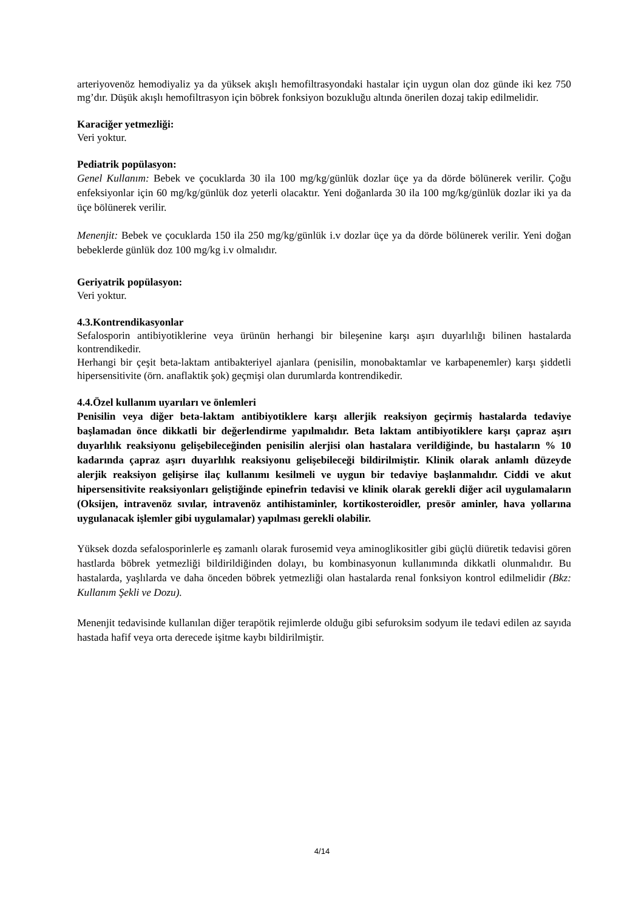arteriyovenöz hemodiyaliz ya da yüksek akışlı hemofiltrasyondaki hastalar için uygun olan doz günde iki kez 750 mg’dır. Düşük akışlı hemofiltrasyon için böbrek fonksiyon bozukluğu altında önerilen dozaj takip edilmelidir.
Karaciğer yetmezliği:
Veri yoktur.
Pediatrik popülasyon:
Genel Kullanım: Bebek ve çocuklarda 30 ila 100 mg/kg/günlük dozlar üçe ya da dörde bölünerek verilir. Çoğu enfeksiyonlar için 60 mg/kg/günlük doz yeterli olacaktır. Yeni doğanlarda 30 ila 100 mg/kg/günlük dozlar iki ya da üçe bölünerek verilir.
Menenjit: Bebek ve çocuklarda 150 ila 250 mg/kg/günlük i.v dozlar üçe ya da dörde bölünerek verilir. Yeni doğan bebeklerde günlük doz 100 mg/kg i.v olmalıdır.
Geriyatrik popülasyon:
Veri yoktur.
4.3.Kontrendikasyonlar
Sefalosporin antibiyotiklerine veya ürünün herhangi bir bileşenine karşı aşırı duyarlılığı bilinen hastalarda kontrendikedir.
Herhangi bir çeşit beta-laktam antibakteriyel ajanlara (penisilin, monobaktamlar ve karbapenemler) karşı şiddetli hipersensitivite (örn. anaflaktik şok) geçmişi olan durumlarda kontrendikedir.
4.4.Özel kullanım uyarıları ve önlemleri
Penisilin veya diğer beta-laktam antibiyotiklere karşı allerjik reaksiyon geçirmiş hastalarda tedaviye başlamadan önce dikkatli bir değerlendirme yapılmalıdır. Beta laktam antibiyotiklere karşı çapraz aşırı duyarlılık reaksiyonu gelişebileceğinden penisilin alerjisi olan hastalara verildiğinde, bu hastaların % 10 kadarında çapraz aşırı duyarlılık reaksiyonu gelişebileceği bildirilmiştir. Klinik olarak anlamlı düzeyde alerjik reaksiyon gelişirse ilaç kullanımı kesilmeli ve uygun bir tedaviye başlanmalıdır. Ciddi ve akut hipersensitivite reaksiyonları geliştiğinde epinefrin tedavisi ve klinik olarak gerekli diğer acil uygulamaların (Oksijen, intravenöz sıvılar, intravenöz antihistaminler, kortikosteroidler, presör aminler, hava yollarına uygulanacak işlemler gibi uygulamalar) yapılması gerekli olabilir.
Yüksek dozda sefalosporinlerle eş zamanlı olarak furosemid veya aminoglikositler gibi güçlü diüretik tedavisi gören hastlarda böbrek yetmezliği bildirildiğinden dolayı, bu kombinasyonun kullanımında dikkatli olunmalıdır. Bu hastalarda, yaşlılarda ve daha önceden böbrek yetmezliği olan hastalarda renal fonksiyon kontrol edilmelidir (Bkz: Kullanım Şekli ve Dozu).
Menenjit tedavisinde kullanılan diğer terapötik rejimlerde olduğu gibi sefuroksim sodyum ile tedavi edilen az sayıda hastada hafif veya orta derecede işitme kaybı bildirilmiştir.
4/14